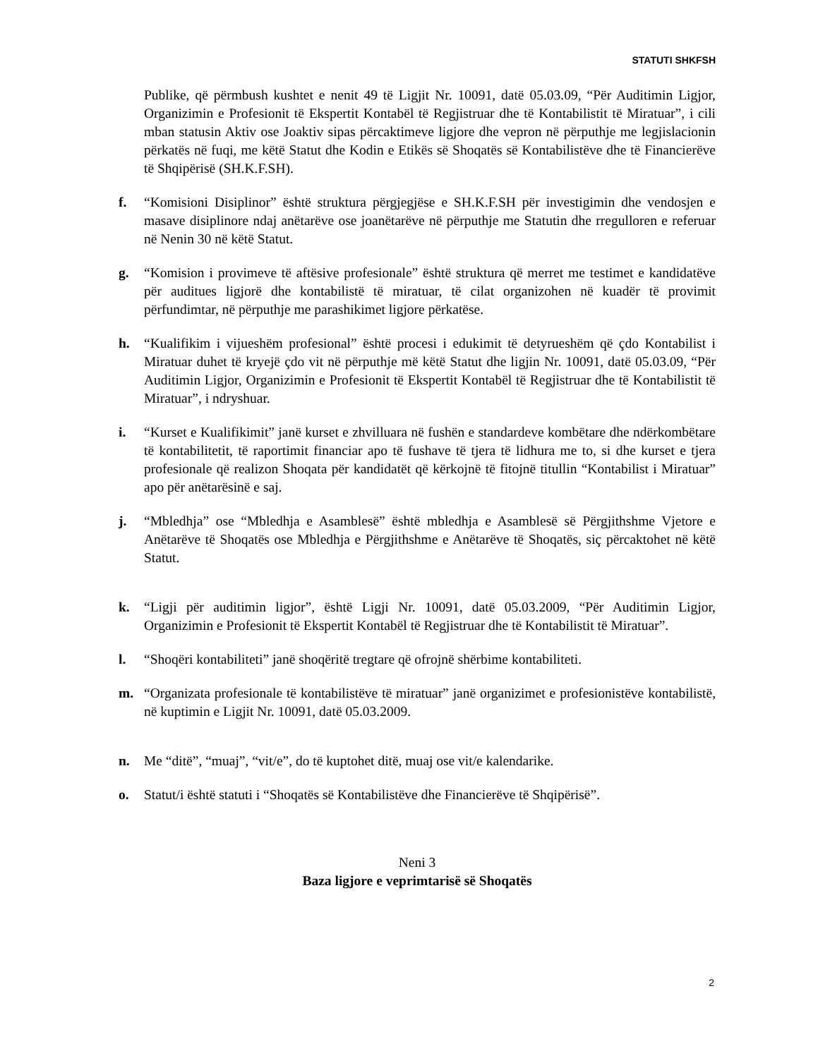STATUTI SHKFSH
Publike, që përmbush kushtet e nenit 49 të Ligjit Nr. 10091, datë 05.03.09, “Për Auditimin Ligjor, Organizimin e Profesionit të Ekspertit Kontabël të Regjistruar dhe të Kontabilistit të Miratuar”, i cili mban statusin Aktiv ose Joaktiv sipas përcaktimeve ligjore dhe vepron në përputhje me legjislacionin përkatës në fuqi, me këtë Statut dhe Kodin e Etikës së Shoqatës së Kontabilistëve dhe të Financierëve të Shqipërisë (SH.K.F.SH).
f. “Komisioni Disiplinor” është struktura përgjegjëse e SH.K.F.SH për investigimin dhe vendosjen e masave disiplinore ndaj anëtarëve ose joanëtarëve në përputhje me Statutin dhe rregulloren e referuar në Nenin 30 në këtë Statut.
g. “Komision i provimeve të aftësive profesionale” është struktura që merret me testimet e kandidatëve për auditues ligjorë dhe kontabilistë të miratuar, të cilat organizohen në kuadër të provimit përfundimtar, në përputhje me parashikimet ligjore përkatëse.
h. “Kualifikim i vijueshëm profesional” është procesi i edukimit të detyrueshëm që çdo Kontabilist i Miratuar duhet të kryejë çdo vit në përputhje më këtë Statut dhe ligjin Nr. 10091, datë 05.03.09, “Për Auditimin Ligjor, Organizimin e Profesionit të Ekspertit Kontabël të Regjistruar dhe të Kontabilistit të Miratuar”, i ndryshuar.
i. “Kurset e Kualifikimit” janë kurset e zhvilluara në fushën e standardeve kombëtare dhe ndërkombëtare të kontabilitetit, të raportimit financiar apo të fushave të tjera të lidhura me to, si dhe kurset e tjera profesionale që realizon Shoqata për kandidatët që kërkojnë të fitojnë titullin “Kontabilist i Miratuar” apo për anëtarësinë e saj.
j. “Mbledhja” ose “Mbledhja e Asamblesë” është mbledhja e Asamblesë së Përgjithshme Vjetore e Anëtarëve të Shoqatës ose Mbledhja e Përgjithshme e Anëtarëve të Shoqatës, siç përcaktohet në këtë Statut.
k. “Ligji për auditimin ligjor”, është Ligji Nr. 10091, datë 05.03.2009, “Për Auditimin Ligjor, Organizimin e Profesionit të Ekspertit Kontabël të Regjistruar dhe të Kontabilistit të Miratuar”.
l. “Shoqëri kontabiliteti” janë shoqëritë tregtare që ofrojnë shërbime kontabiliteti.
m. “Organizata profesionale të kontabilistëve të miratuar” janë organizimet e profesionistëve kontabilistë, në kuptimin e Ligjit Nr. 10091, datë 05.03.2009.
n. Me “ditë”, “muaj”, “vit/e”, do të kuptohet ditë, muaj ose vit/e kalendarike.
o. Statut/i është statuti i “Shoqatës së Kontabilistëve dhe Financierëve të Shqipërisë”.
Neni 3
Baza ligjore e veprimtarisë së Shoqatës
2